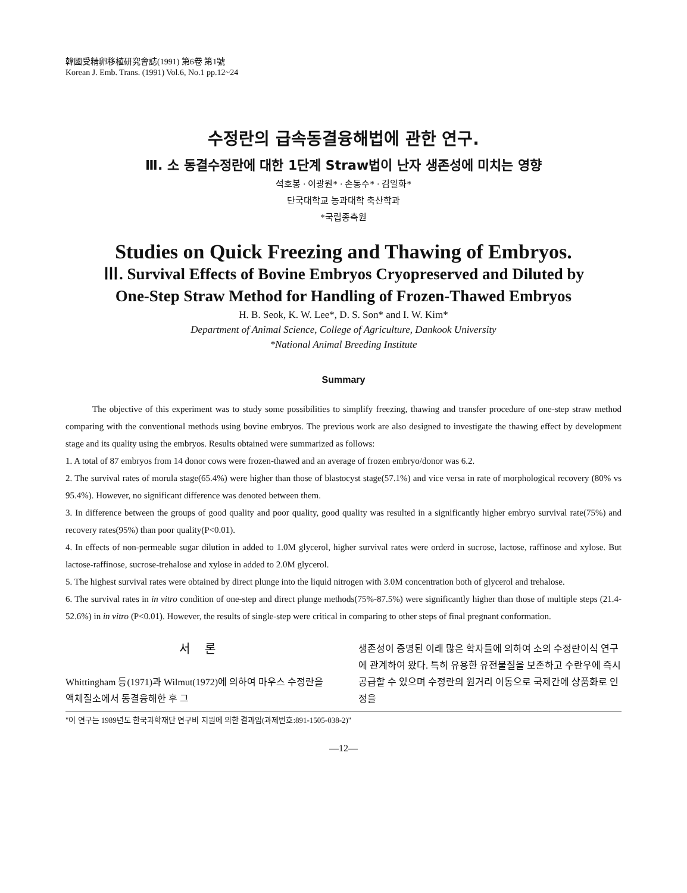韓國受精卵移植研究會誌(1991) 第6卷 第1號
Korean J. Emb. Trans. (1991) Vol.6, No.1 pp.12~24
수정란의 급속동결융해법에 관한 연구.
Ⅲ. 소 동결수정란에 대한 1단계 Straw법이 난자 생존성에 미치는 영향
석호봉 · 이광원* · 손동수* · 김일화*
단국대학교 농과대학 축산학과
*국립종축원
Studies on Quick Freezing and Thawing of Embryos.
Ⅲ. Survival Effects of Bovine Embryos Cryopreserved and Diluted by
One-Step Straw Method for Handling of Frozen-Thawed Embryos
H. B. Seok, K. W. Lee*, D. S. Son* and I. W. Kim*
Department of Animal Science, College of Agriculture, Dankook University
*National Animal Breeding Institute
Summary
The objective of this experiment was to study some possibilities to simplify freezing, thawing and transfer procedure of one-step straw method comparing with the conventional methods using bovine embryos. The previous work are also designed to investigate the thawing effect by development stage and its quality using the embryos. Results obtained were summarized as follows:
1. A total of 87 embryos from 14 donor cows were frozen-thawed and an average of frozen embryo/donor was 6.2.
2. The survival rates of morula stage(65.4%) were higher than those of blastocyst stage(57.1%) and vice versa in rate of morphological recovery (80% vs 95.4%). However, no significant difference was denoted between them.
3. In difference between the groups of good quality and poor quality, good quality was resulted in a significantly higher embryo survival rate(75%) and recovery rates(95%) than poor quality(P<0.01).
4. In effects of non-permeable sugar dilution in added to 1.0M glycerol, higher survival rates were orderd in sucrose, lactose, raffinose and xylose. But lactose-raffinose, sucrose-trehalose and xylose in added to 2.0M glycerol.
5. The highest survival rates were obtained by direct plunge into the liquid nitrogen with 3.0M concentration both of glycerol and trehalose.
6. The survival rates in in vitro condition of one-step and direct plunge methods(75%-87.5%) were significantly higher than those of multiple steps (21.4-52.6%) in in vitro (P<0.01). However, the results of single-step were critical in comparing to other steps of final pregnant conformation.
서 론
Whittingham 등(1971)과 Wilmut(1972)에 의하여 마우스 수정란을 액체질소에서 동결융해한 후 그
생존성이 증명된 이래 많은 학자들에 의하여 소의 수정란이식 연구에 관계하여 왔다. 특히 유용한 유전물질을 보존하고 수란우에 즉시 공급할 수 있으며 수정란의 원거리 이동으로 국제간에 상품화로 인정을
"이 연구는 1989년도 한국과학재단 연구비 지원에 의한 결과임(과제번호:891-1505-038-2)"
—12—